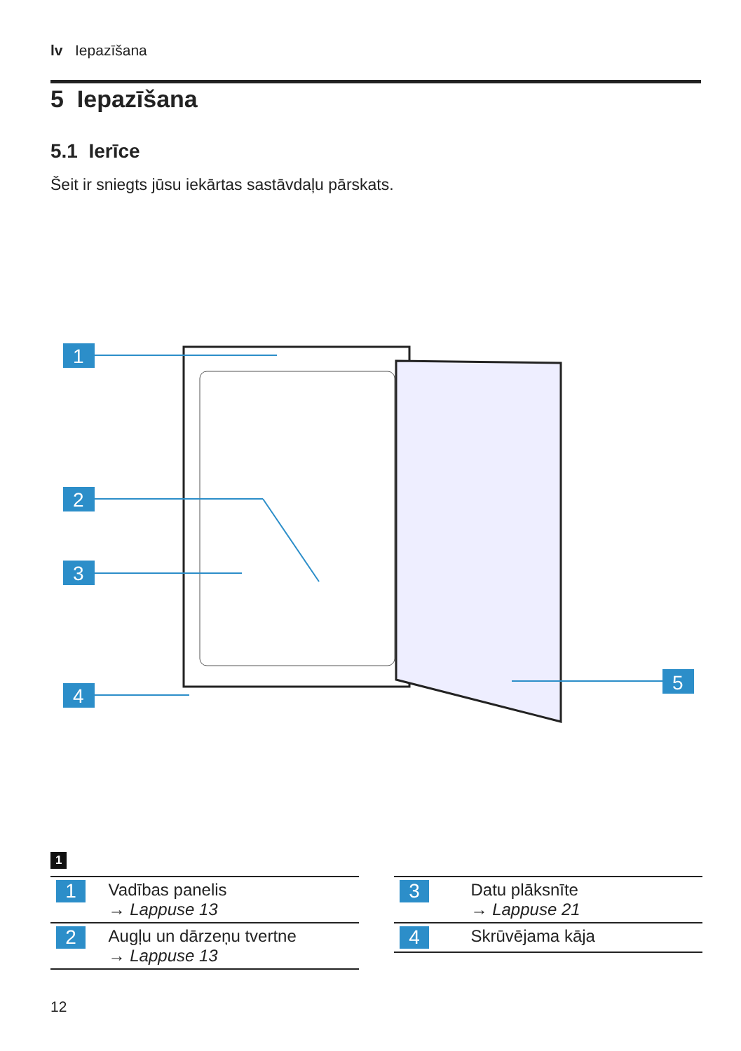lv Iepazīšana
5 Iepazīšana
5.1 Ierīce
Šeit ir sniegts jūsu iekārtas sastāvdaļu pārskats.
1
2
3
4
5
1
| 1 | Vadības panelis → Lappuse 13 |
| 2 | Augļu un dārzeņu tvertne → Lappuse 13 |
| 3 | Datu plāksnīte → Lappuse 21 |
| 4 | Skrūvējama kāja |
12